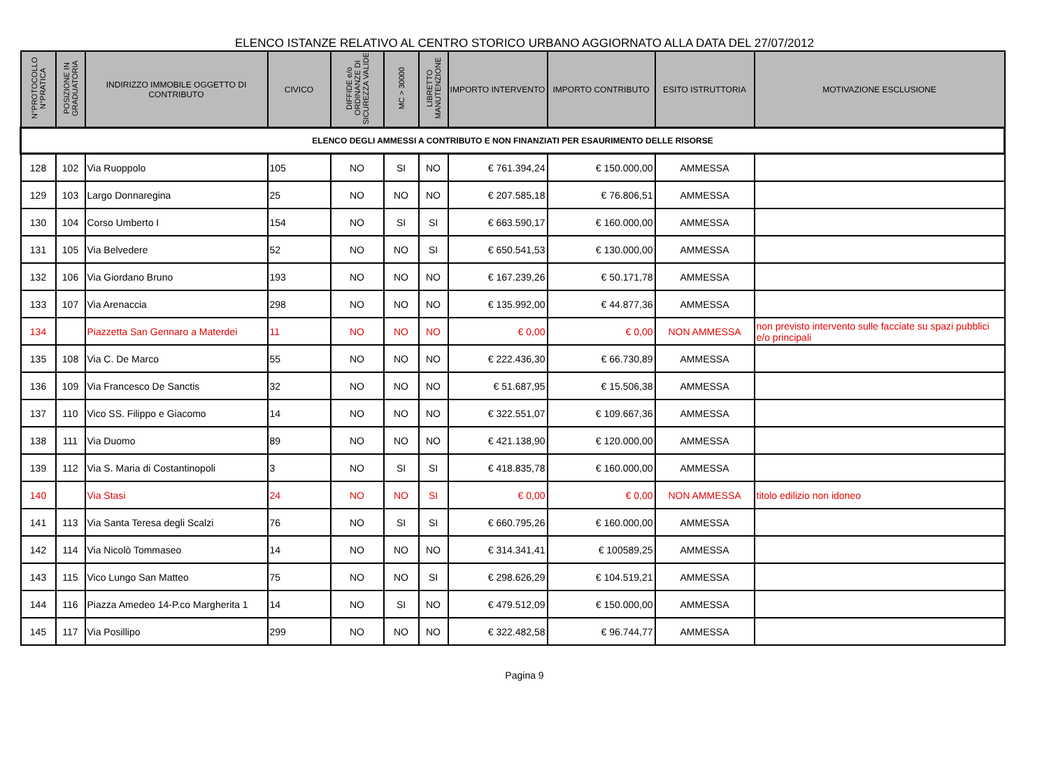ELENCO ISTANZE RELATIVO AL CENTRO STORICO URBANO AGGIORNATO ALLA DATA DEL 27/07/2012
| N°PROTOCOLLO N°PRATICA | POSIZIONE IN GRADUATORIA | INDIRIZZO IMMOBILE OGGETTO DI CONTRIBUTO | CIVICO | DIFFIDE e/o ORDINANZE DI SICUREZZA VALIDE | MC > 30000 | LIBRETTO MANUTENZIONE | IMPORTO INTERVENTO | IMPORTO CONTRIBUTO | ESITO ISTRUTTORIA | MOTIVAZIONE ESCLUSIONE |
| --- | --- | --- | --- | --- | --- | --- | --- | --- | --- | --- |
| ELENCO DEGLI AMMESSI A CONTRIBUTO E NON FINANZIATI PER ESAURIMENTO DELLE RISORSE | | | | | | | | | | |
| 128 | 102 | Via Ruoppolo | 105 | NO | SI | NO | € 761.394,24 | € 150.000,00 | AMMESSA | |
| 129 | 103 | Largo Donnaregina | 25 | NO | NO | NO | € 207.585,18 | € 76.806,51 | AMMESSA | |
| 130 | 104 | Corso Umberto I | 154 | NO | SI | SI | € 663.590,17 | € 160.000,00 | AMMESSA | |
| 131 | 105 | Via Belvedere | 52 | NO | NO | SI | € 650.541,53 | € 130.000,00 | AMMESSA | |
| 132 | 106 | Via Giordano Bruno | 193 | NO | NO | NO | € 167.239,26 | € 50.171,78 | AMMESSA | |
| 133 | 107 | Via Arenaccia | 298 | NO | NO | NO | € 135.992,00 | € 44.877,36 | AMMESSA | |
| 134 | | Piazzetta San Gennaro a Materdei | 11 | NO | NO | NO | € 0,00 | € 0,00 | NON AMMESSA | non previsto intervento sulle facciate su spazi pubblici e/o principali |
| 135 | 108 | Via C. De Marco | 55 | NO | NO | NO | € 222.436,30 | € 66.730,89 | AMMESSA | |
| 136 | 109 | Via Francesco De Sanctis | 32 | NO | NO | NO | € 51.687,95 | € 15.506,38 | AMMESSA | |
| 137 | 110 | Vico SS. Filippo e Giacomo | 14 | NO | NO | NO | € 322.551,07 | € 109.667,36 | AMMESSA | |
| 138 | 111 | Via Duomo | 89 | NO | NO | NO | € 421.138,90 | € 120.000,00 | AMMESSA | |
| 139 | 112 | Via S. Maria di Costantinopoli | 3 | NO | SI | SI | € 418.835,78 | € 160.000,00 | AMMESSA | |
| 140 | | Via Stasi | 24 | NO | NO | SI | € 0,00 | € 0,00 | NON AMMESSA | titolo edilizio non idoneo |
| 141 | 113 | Via Santa Teresa degli Scalzi | 76 | NO | SI | SI | € 660.795,26 | € 160.000,00 | AMMESSA | |
| 142 | 114 | Via Nicolò Tommaseo | 14 | NO | NO | NO | € 314.341,41 | € 100589,25 | AMMESSA | |
| 143 | 115 | Vico Lungo San Matteo | 75 | NO | NO | SI | € 298.626,29 | € 104.519,21 | AMMESSA | |
| 144 | 116 | Piazza Amedeo 14-P.co Margherita 1 | 14 | NO | SI | NO | € 479.512,09 | € 150.000,00 | AMMESSA | |
| 145 | 117 | Via Posillipo | 299 | NO | NO | NO | € 322.482,58 | € 96.744,77 | AMMESSA | |
Pagina 9